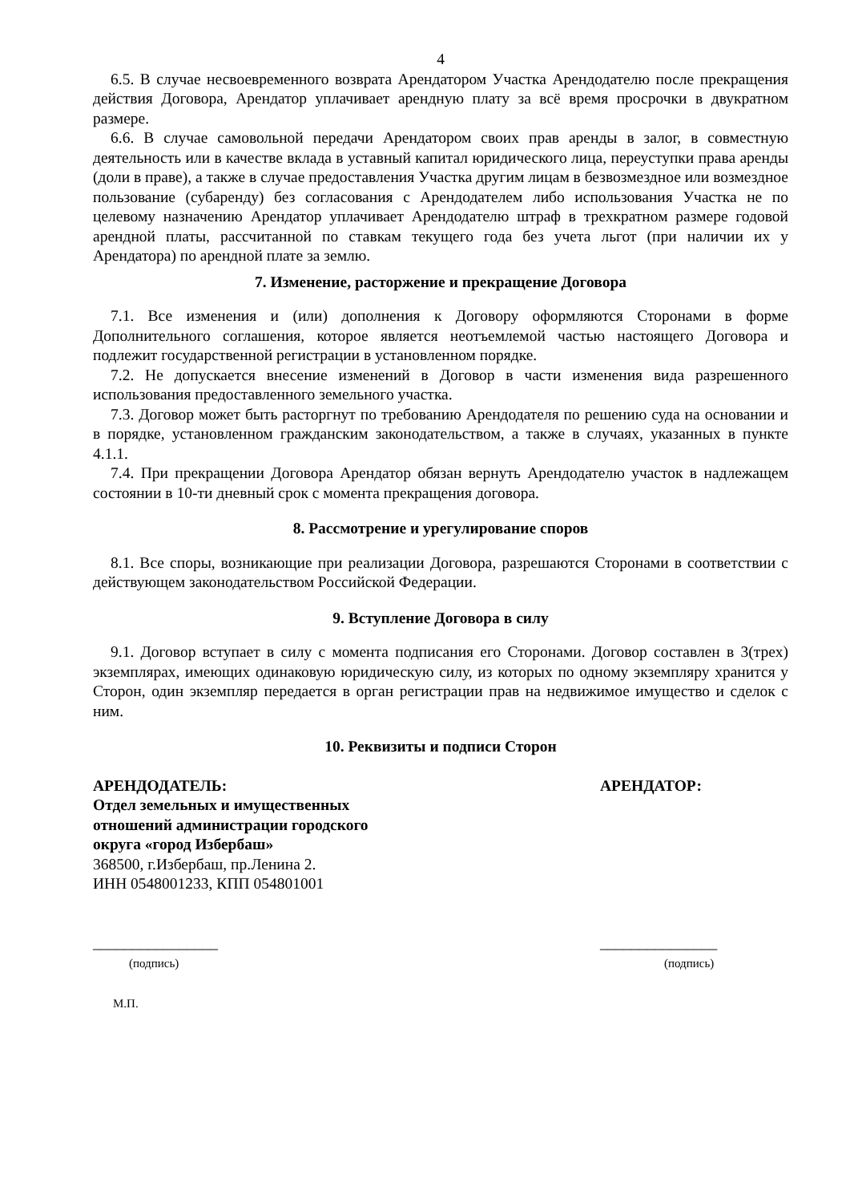4
6.5. В случае несвоевременного возврата Арендатором Участка Арендодателю после прекращения действия Договора, Арендатор уплачивает арендную плату за всё время просрочки в двукратном размере.
6.6. В случае самовольной передачи Арендатором своих прав аренды в залог, в совместную деятельность или в качестве вклада в уставный капитал юридического лица, переуступки права аренды (доли в праве), а также в случае предоставления Участка другим лицам в безвозмездное или возмездное пользование (субаренду) без согласования с Арендодателем либо использования Участка не по целевому назначению Арендатор уплачивает Арендодателю штраф в трехкратном размере годовой арендной платы, рассчитанной по ставкам текущего года без учета льгот (при наличии их у Арендатора) по арендной плате за землю.
7. Изменение, расторжение и прекращение Договора
7.1. Все изменения и (или) дополнения к Договору оформляются Сторонами в форме Дополнительного соглашения, которое является неотъемлемой частью настоящего Договора и подлежит государственной регистрации в установленном порядке.
7.2. Не допускается внесение изменений в Договор в части изменения вида разрешенного использования предоставленного земельного участка.
7.3. Договор может быть расторгнут по требованию Арендодателя по решению суда на основании и в порядке, установленном гражданским законодательством, а также в случаях, указанных в пункте 4.1.1.
7.4. При прекращении Договора Арендатор обязан вернуть Арендодателю участок в надлежащем состоянии в 10-ти дневный срок с момента прекращения договора.
8. Рассмотрение и урегулирование споров
8.1. Все споры, возникающие при реализации Договора, разрешаются Сторонами в соответствии с действующем законодательством Российской Федерации.
9. Вступление Договора в силу
9.1. Договор вступает в силу с момента подписания его Сторонами. Договор составлен в 3(трех) экземплярах, имеющих одинаковую юридическую силу, из которых по одному экземпляру хранится у Сторон, один экземпляр передается в орган регистрации прав на недвижимое имущество и сделок с ним.
10. Реквизиты и подписи Сторон
АРЕНДОДАТЕЛЬ:
Отдел земельных и имущественных отношений администрации городского округа «город Избербаш»
368500, г.Избербаш, пр.Ленина 2.
ИНН 0548001233, КПП 054801001
________________
(подпись)
М.П.
АРЕНДАТОР:
_______________
(подпись)